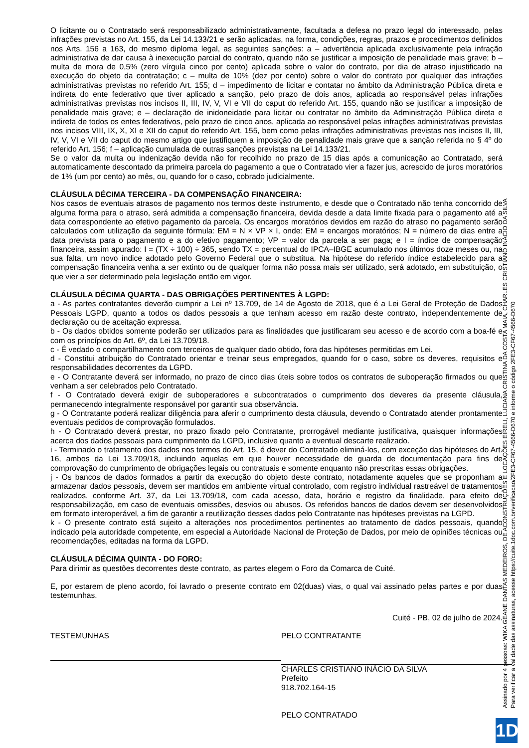O licitante ou o Contratado será responsabilizado administrativamente, facultada a defesa no prazo legal do interessado, pelas infrações previstas no Art. 155, da Lei 14.133/21 e serão aplicadas, na forma, condições, regras, prazos e procedimentos definidos nos Arts. 156 a 163, do mesmo diploma legal, as seguintes sanções: a – advertência aplicada exclusivamente pela infração administrativa de dar causa à inexecução parcial do contrato, quando não se justificar a imposição de penalidade mais grave; b – multa de mora de 0,5% (zero vírgula cinco por cento) aplicada sobre o valor do contrato, por dia de atraso injustificado na execução do objeto da contratação; c – multa de 10% (dez por cento) sobre o valor do contrato por qualquer das infrações administrativas previstas no referido Art. 155; d – impedimento de licitar e contatar no âmbito da Administração Pública direta e indireta do ente federativo que tiver aplicado a sanção, pelo prazo de dois anos, aplicada ao responsável pelas infrações administrativas previstas nos incisos II, III, IV, V, VI e VII do caput do referido Art. 155, quando não se justificar a imposição de penalidade mais grave; e – declaração de inidoneidade para licitar ou contratar no âmbito da Administração Pública direta e indireta de todos os entes federativos, pelo prazo de cinco anos, aplicada ao responsável pelas infrações administrativas previstas nos incisos VIII, IX, X, XI e XII do caput do referido Art. 155, bem como pelas infrações administrativas previstas nos incisos II, III, IV, V, VI e VII do caput do mesmo artigo que justifiquem a imposição de penalidade mais grave que a sanção referida no § 4º do referido Art. 156; f – aplicação cumulada de outras sanções previstas na Lei 14.133/21.
Se o valor da multa ou indenização devida não for recolhido no prazo de 15 dias após a comunicação ao Contratado, será automaticamente descontado da primeira parcela do pagamento a que o Contratado vier a fazer jus, acrescido de juros moratórios de 1% (um por cento) ao mês, ou, quando for o caso, cobrado judicialmente.
CLÁUSULA DÉCIMA TERCEIRA - DA COMPENSAÇÃO FINANCEIRA:
Nos casos de eventuais atrasos de pagamento nos termos deste instrumento, e desde que o Contratado não tenha concorrido de alguma forma para o atraso, será admitida a compensação financeira, devida desde a data limite fixada para o pagamento até a data correspondente ao efetivo pagamento da parcela. Os encargos moratórios devidos em razão do atraso no pagamento serão calculados com utilização da seguinte fórmula: EM = N × VP × I, onde: EM = encargos moratórios; N = número de dias entre a data prevista para o pagamento e a do efetivo pagamento; VP = valor da parcela a ser paga; e I = índice de compensação financeira, assim apurado: I = (TX ÷ 100) ÷ 365, sendo TX = percentual do IPCA–IBGE acumulado nos últimos doze meses ou, na sua falta, um novo índice adotado pelo Governo Federal que o substitua. Na hipótese do referido índice estabelecido para a compensação financeira venha a ser extinto ou de qualquer forma não possa mais ser utilizado, será adotado, em substituição, o que vier a ser determinado pela legislação então em vigor.
CLÁUSULA DÉCIMA QUARTA - DAS OBRIGAÇÕES PERTINENTES À LGPD:
a - As partes contratantes deverão cumprir a Lei nº 13.709, de 14 de Agosto de 2018, que é a Lei Geral de Proteção de Dados Pessoais LGPD, quanto a todos os dados pessoais a que tenham acesso em razão deste contrato, independentemente de declaração ou de aceitação expressa.
b - Os dados obtidos somente poderão ser utilizados para as finalidades que justificaram seu acesso e de acordo com a boa-fé e com os princípios do Art. 6º, da Lei 13.709/18.
c - É vedado o compartilhamento com terceiros de qualquer dado obtido, fora das hipóteses permitidas em Lei.
d - Constitui atribuição do Contratado orientar e treinar seus empregados, quando for o caso, sobre os deveres, requisitos e responsabilidades decorrentes da LGPD.
e - O Contratante deverá ser informado, no prazo de cinco dias úteis sobre todos os contratos de suboperação firmados ou que venham a ser celebrados pelo Contratado.
f - O Contratado deverá exigir de suboperadores e subcontratados o cumprimento dos deveres da presente cláusula, permanecendo integralmente responsável por garantir sua observância.
g - O Contratante poderá realizar diligência para aferir o cumprimento desta cláusula, devendo o Contratado atender prontamente eventuais pedidos de comprovação formulados.
h - O Contratado deverá prestar, no prazo fixado pelo Contratante, prorrogável mediante justificativa, quaisquer informações acerca dos dados pessoais para cumprimento da LGPD, inclusive quanto a eventual descarte realizado.
i - Terminado o tratamento dos dados nos termos do Art. 15, é dever do Contratado eliminá-los, com exceção das hipóteses do Art. 16, ambos da Lei 13.709/18, incluindo aquelas em que houver necessidade de guarda de documentação para fins de comprovação do cumprimento de obrigações legais ou contratuais e somente enquanto não prescritas essas obrigações.
j - Os bancos de dados formados a partir da execução do objeto deste contrato, notadamente aqueles que se proponham a armazenar dados pessoais, devem ser mantidos em ambiente virtual controlado, com registro individual rastreável de tratamentos realizados, conforme Art. 37, da Lei 13.709/18, com cada acesso, data, horário e registro da finalidade, para efeito de responsabilização, em caso de eventuais omissões, desvios ou abusos. Os referidos bancos de dados devem ser desenvolvidos em formato interoperável, a fim de garantir a reutilização desses dados pelo Contratante nas hipóteses previstas na LGPD.
k - O presente contrato está sujeito a alterações nos procedimentos pertinentes ao tratamento de dados pessoais, quando indicado pela autoridade competente, em especial a Autoridade Nacional de Proteção de Dados, por meio de opiniões técnicas ou recomendações, editadas na forma da LGPD.
CLÁUSULA DÉCIMA QUINTA - DO FORO:
Para dirimir as questões decorrentes deste contrato, as partes elegem o Foro da Comarca de Cuité.
E, por estarem de pleno acordo, foi lavrado o presente contrato em 02(duas) vias, o qual vai assinado pelas partes e por duas testemunhas.
Cuité - PB, 02 de julho de 2024.
TESTEMUNHAS PELO CONTRATANTE
CHARLES CRISTIANO INÁCIO DA SILVA
Prefeito
918.702.164-15
PELO CONTRATADO
Assinado por 4 pessoas: WIKA GEANE DANTAS MEDEIROS, DE ACONSTRUÇÕES E LOCAÇÕES EIRELI, LUCIANA CRISTINA DA COSTA MAIA, CHARLES CRISTIANO INÁCIO DA SILVA
Para verificar a validade das assinaturas, acesse https://cuite.1doc.com.br/verificacao/2FE3-CF67-4566-D670 e informe o código 2FE3-CF67-4566-D670
1D